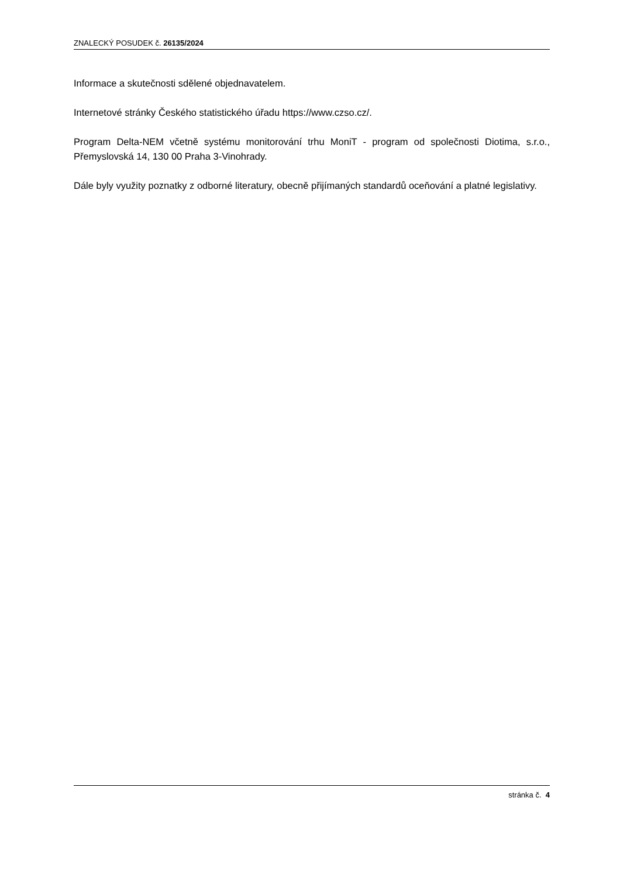ZNALECKÝ POSUDEK č. 26135/2024
Informace a skutečnosti sdělené objednavatelem.
Internetové stránky Českého statistického úřadu https://www.czso.cz/.
Program Delta-NEM včetně systému monitorování trhu MoniT - program od společnosti Diotima, s.r.o., Přemyslovská 14, 130 00 Praha 3-Vinohrady.
Dále byly využity poznatky z odborné literatury, obecně přijímaných standardů oceňování a platné legislativy.
stránka č. 4